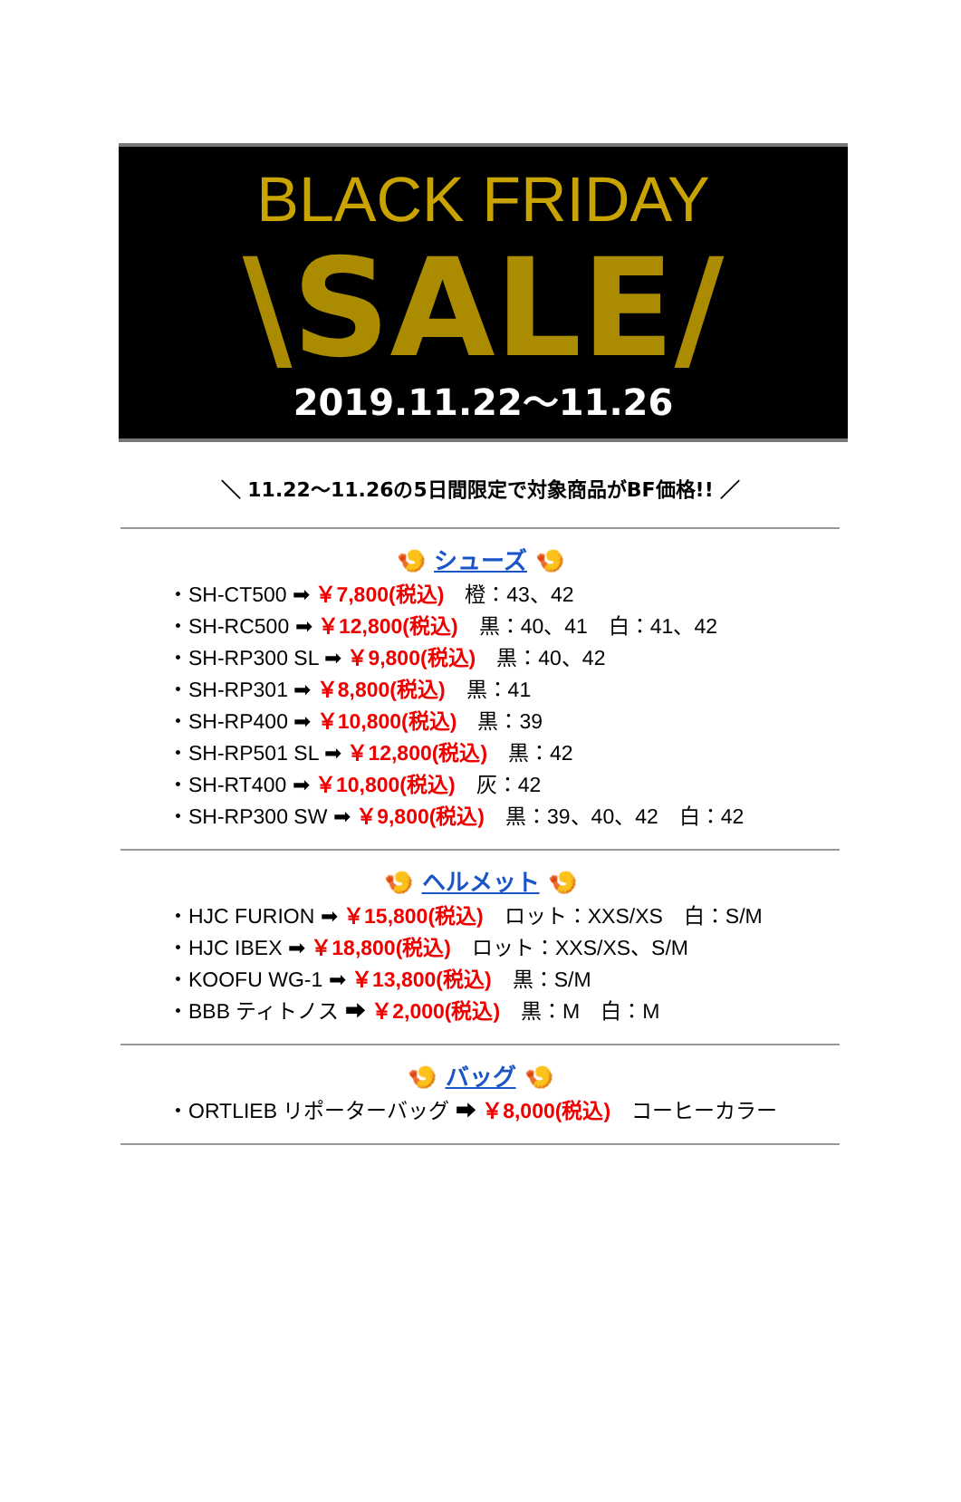BLACK FRIDAY
\SALE/
2019.11.22〜11.26
＼ 11.22〜11.26の5日間限定で対象商品がBF価格!! ／
🍤 シューズ 🍤
・SH-CT500 ➡ ￥7,800(税込)　橙：43、42
・SH-RC500 ➡ ￥12,800(税込)　黒：40、41　白：41、42
・SH-RP300 SL ➡ ￥9,800(税込)　黒：40、42
・SH-RP301 ➡ ￥8,800(税込)　黒：41
・SH-RP400 ➡ ￥10,800(税込)　黒：39
・SH-RP501 SL ➡ ￥12,800(税込)　黒：42
・SH-RT400 ➡ ￥10,800(税込)　灰：42
・SH-RP300 SW ➡ ￥9,800(税込)　黒：39、40、42　白：42
🍤 ヘルメット 🍤
・HJC FURION ➡ ￥15,800(税込)　ロット：XXS/XS　白：S/M
・HJC IBEX ➡ ￥18,800(税込)　ロット：XXS/XS、S/M
・KOOFU WG-1 ➡ ￥13,800(税込)　黒：S/M
・BBB ティトノス ➡ ￥2,000(税込)　黒：M　白：M
🍤 バッグ 🍤
・ORTLIEB リポーターバッグ ➡ ￥8,000(税込)　コーヒーカラー